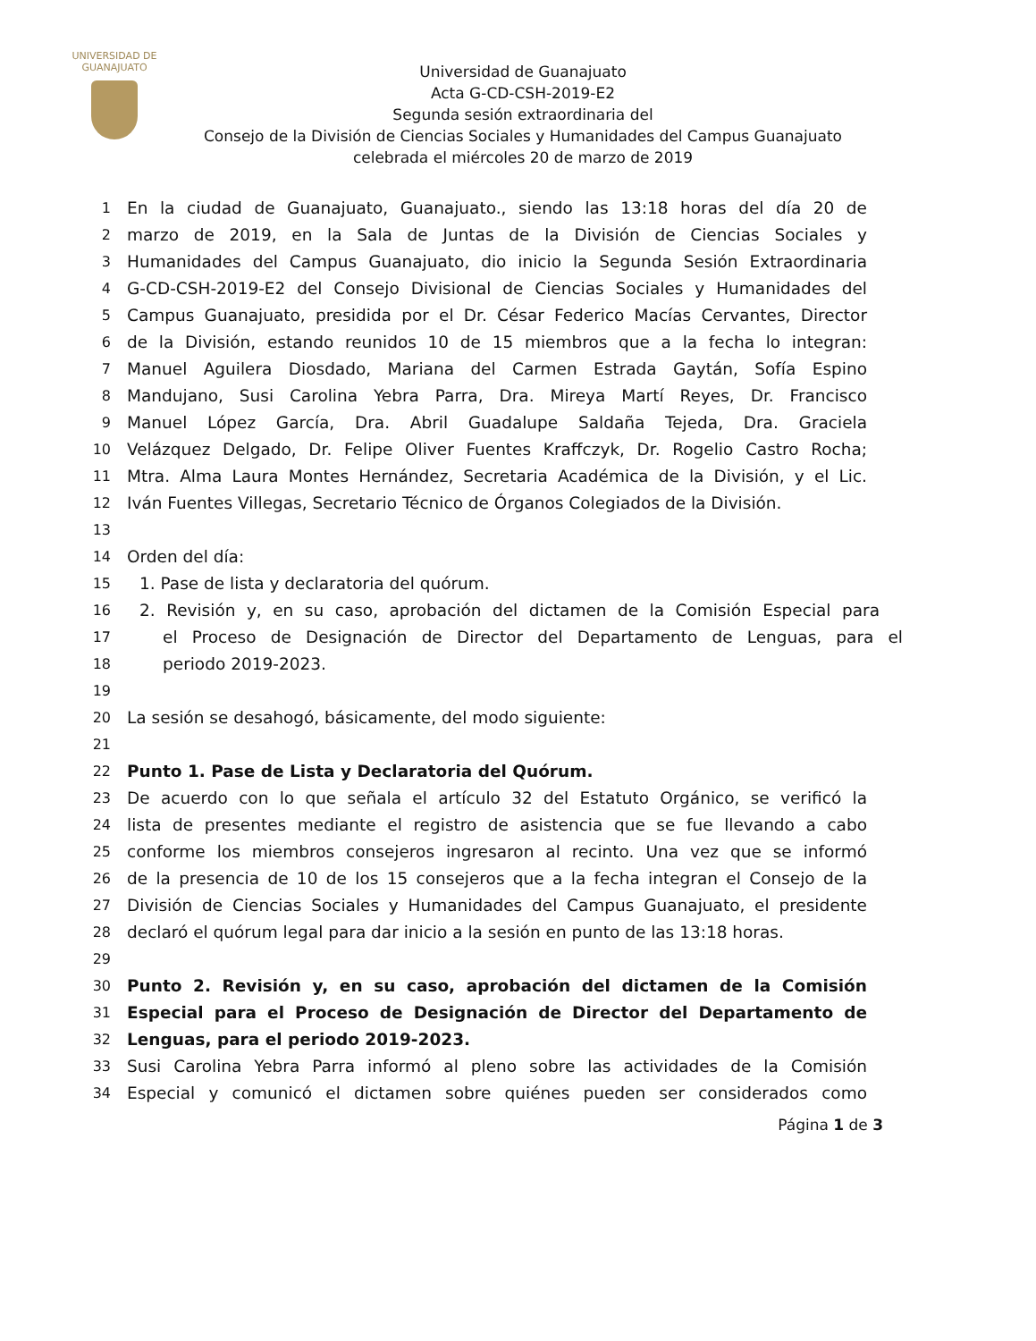UNIVERSIDAD DE
GUANAJUATO
Universidad de Guanajuato
Acta G-CD-CSH-2019-E2
Segunda sesión extraordinaria del
Consejo de la División de Ciencias Sociales y Humanidades del Campus Guanajuato
celebrada el miércoles 20 de marzo de 2019
1 En la ciudad de Guanajuato, Guanajuato., siendo las 13:18 horas del día 20 de
2 marzo de 2019, en la Sala de Juntas de la División de Ciencias Sociales y
3 Humanidades del Campus Guanajuato, dio inicio la Segunda Sesión Extraordinaria
4 G-CD-CSH-2019-E2 del Consejo Divisional de Ciencias Sociales y Humanidades del
5 Campus Guanajuato, presidida por el Dr. César Federico Macías Cervantes, Director
6 de la División, estando reunidos 10 de 15 miembros que a la fecha lo integran:
7 Manuel Aguilera Diosdado, Mariana del Carmen Estrada Gaytán, Sofía Espino
8 Mandujano, Susi Carolina Yebra Parra, Dra. Mireya Martí Reyes, Dr. Francisco
9 Manuel López García, Dra. Abril Guadalupe Saldaña Tejeda, Dra. Graciela
10 Velázquez Delgado, Dr. Felipe Oliver Fuentes Kraffczyk, Dr. Rogelio Castro Rocha;
11 Mtra. Alma Laura Montes Hernández, Secretaria Académica de la División, y el Lic.
12 Iván Fuentes Villegas, Secretario Técnico de Órganos Colegiados de la División.
13
14 Orden del día:
15 1. Pase de lista y declaratoria del quórum.
16 2. Revisión y, en su caso, aprobación del dictamen de la Comisión Especial para
17 el Proceso de Designación de Director del Departamento de Lenguas, para el
18 periodo 2019-2023.
19
20 La sesión se desahogó, básicamente, del modo siguiente:
21
22 Punto 1. Pase de Lista y Declaratoria del Quórum.
23 De acuerdo con lo que señala el artículo 32 del Estatuto Orgánico, se verificó la
24 lista de presentes mediante el registro de asistencia que se fue llevando a cabo
25 conforme los miembros consejeros ingresaron al recinto. Una vez que se informó
26 de la presencia de 10 de los 15 consejeros que a la fecha integran el Consejo de la
27 División de Ciencias Sociales y Humanidades del Campus Guanajuato, el presidente
28 declaró el quórum legal para dar inicio a la sesión en punto de las 13:18 horas.
29
30 Punto 2. Revisión y, en su caso, aprobación del dictamen de la Comisión
31 Especial para el Proceso de Designación de Director del Departamento de
32 Lenguas, para el periodo 2019-2023.
33 Susi Carolina Yebra Parra informó al pleno sobre las actividades de la Comisión
34 Especial y comunicó el dictamen sobre quiénes pueden ser considerados como
Página 1 de 3